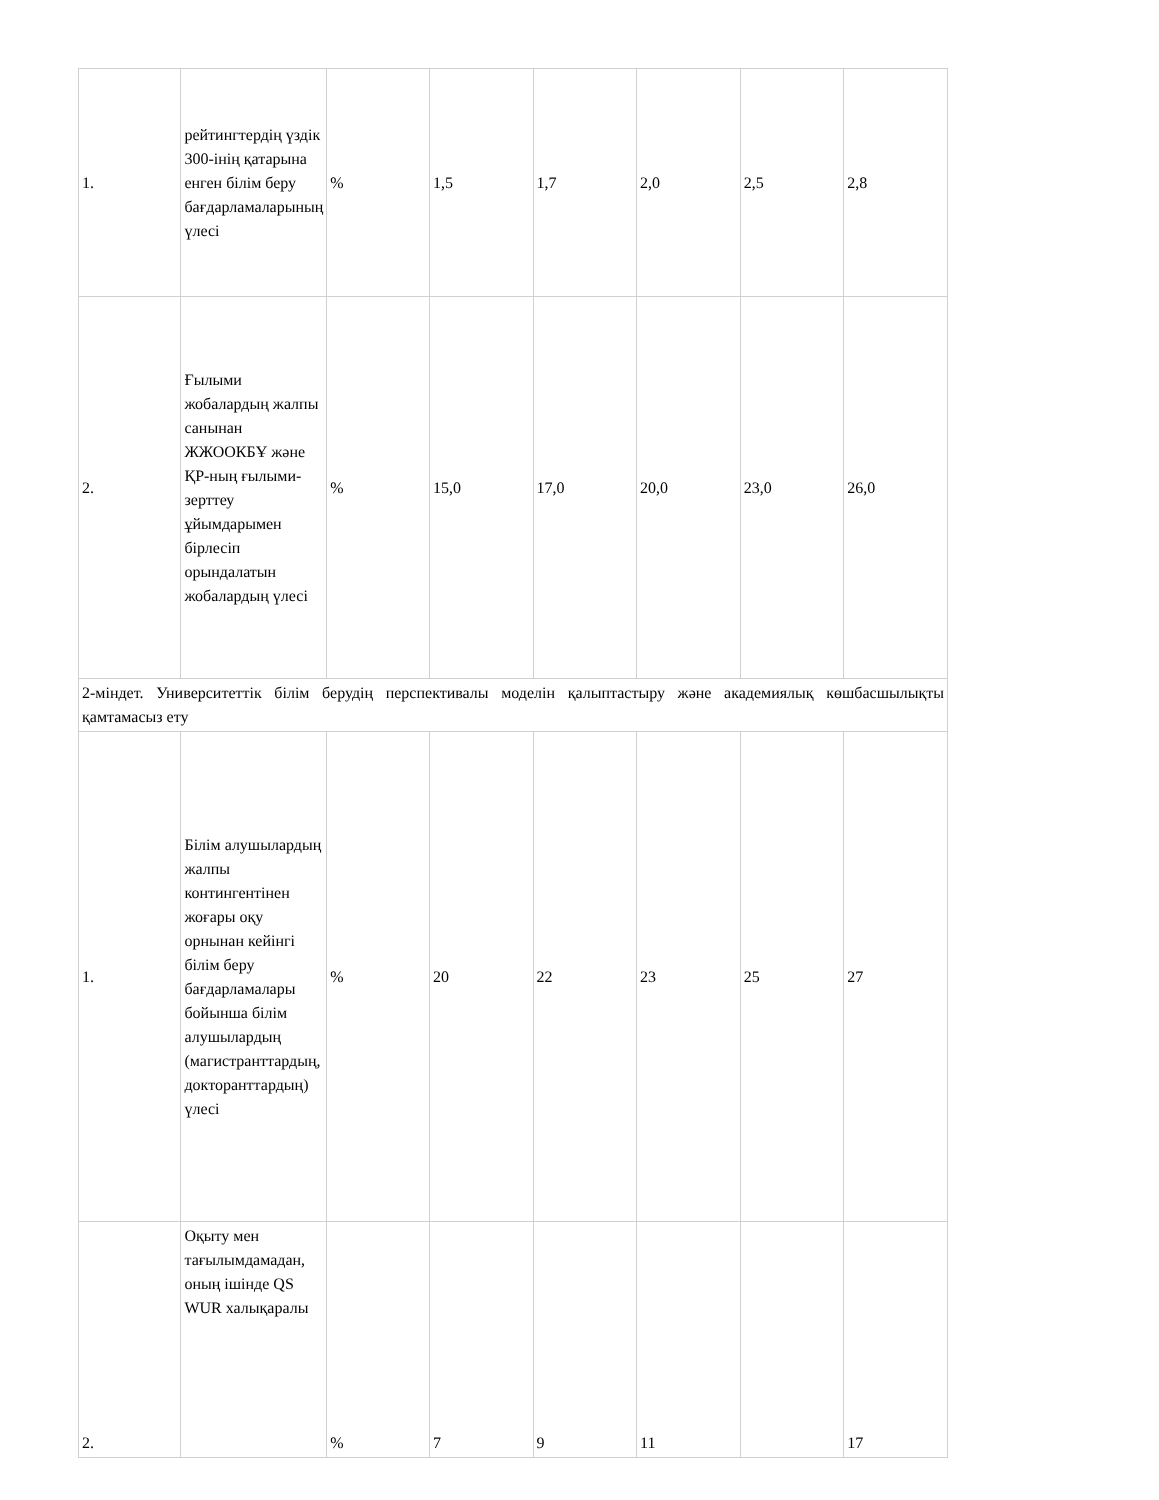| 1. | рейтингтердің үздік 300-інің қатарына енген білім беру бағдарламаларының үлесі | % | 1,5 | 1,7 | 2,0 | 2,5 | 2,8 |
| 2. | Ғылыми жобалардың жалпы санынан ЖЖООКБҰ және ҚР-ның ғылыми-зерттеу ұйымдарымен бірлесіп орындалатын жобалардың үлесі | % | 15,0 | 17,0 | 20,0 | 23,0 | 26,0 |
| 2-міндет. Университеттік білім берудің перспективалы моделін қалыптастыру және академиялық көшбасшылықты қамтамасыз ету | | | | | | | |
| 1. | Білім алушылардың жалпы контингентінен жоғары оқу орнынан кейінгі білім беру бағдарламалары бойынша білім алушылардың (магистранттардың, докторанттардың) үлесі | % | 20 | 22 | 23 | 25 | 27 |
| 2. | Оқыту мен тағылымдамадан, оның ішінде QS WUR халықаралы | % | 7 | 9 | 11 | | 17 |